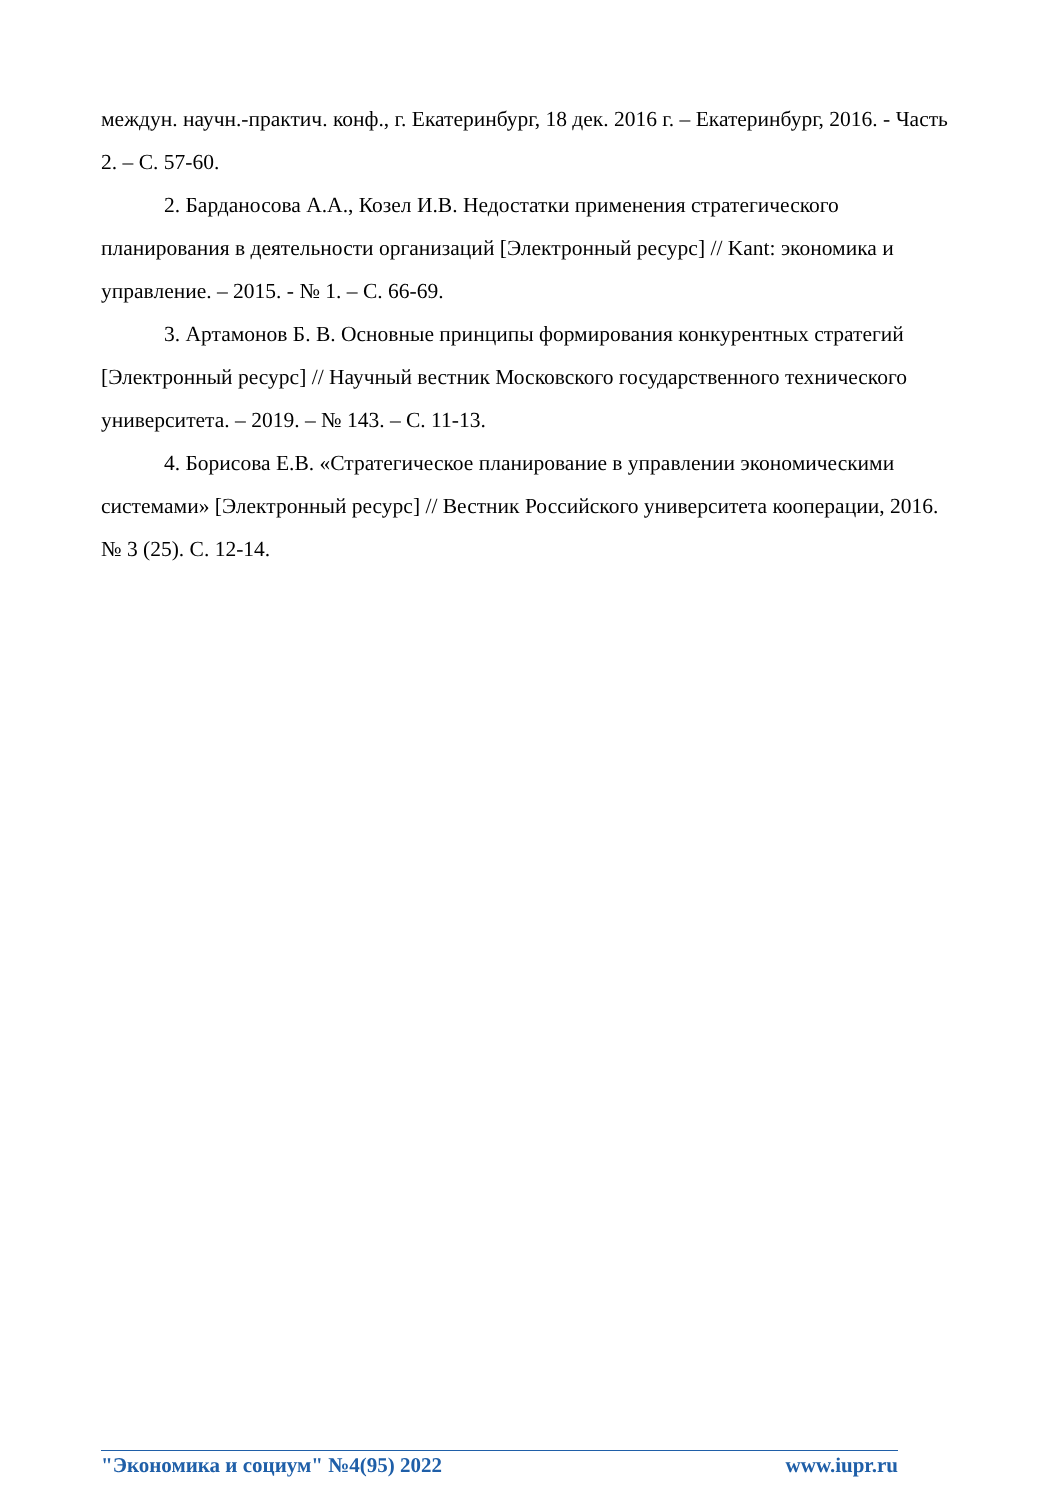междун. научн.-практич. конф., г. Екатеринбург, 18 дек. 2016 г. – Екатеринбург, 2016. - Часть 2. – С. 57-60.
2. Барданосова А.А., Козел И.В. Недостатки применения стратегического планирования в деятельности организаций [Электронный ресурс] // Kant: экономика и управление. – 2015. - № 1. – С. 66-69.
3. Артамонов Б. В. Основные принципы формирования конкурентных стратегий [Электронный ресурс] // Научный вестник Московского государственного технического университета. – 2019. – № 143. – С. 11-13.
4. Борисова Е.В. «Стратегическое планирование в управлении экономическими системами» [Электронный ресурс] // Вестник Российского университета кооперации, 2016. № 3 (25). С. 12-14.
"Экономика и социум" №4(95) 2022 www.iupr.ru